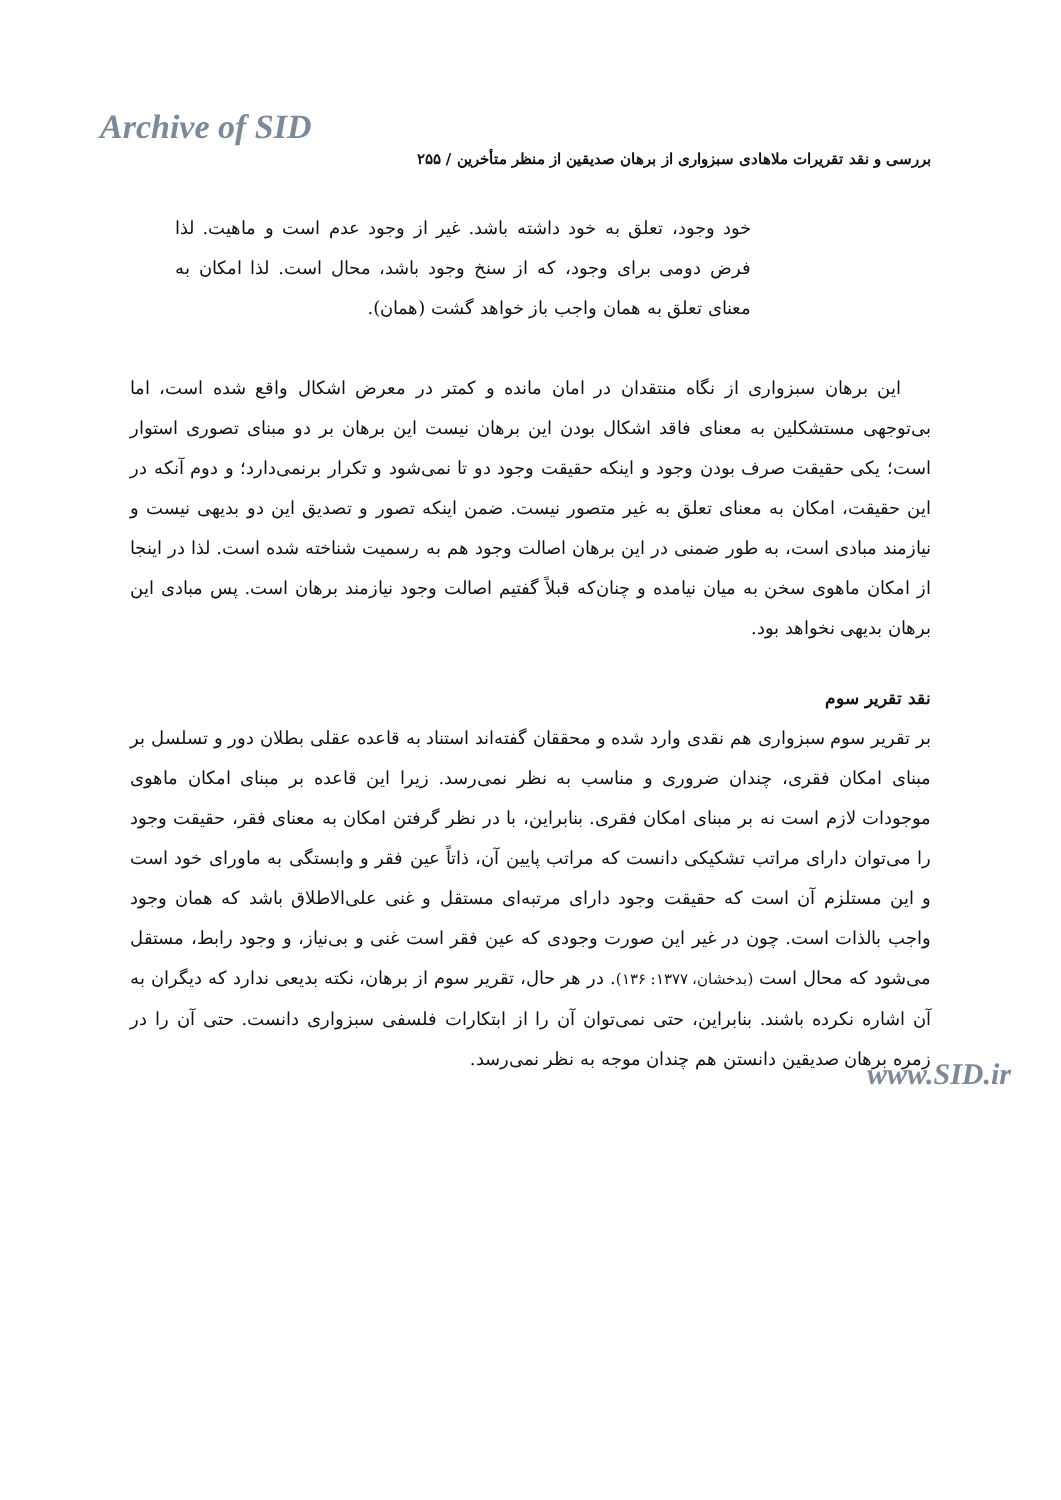Archive of SID
بررسی و نقد تقریرات ملاهادی سبزواری از برهان صدیقین از منظر متأخرین / ۲۵۵
خود وجود، تعلق به خود داشته باشد. غیر از وجود عدم است و ماهیت. لذا فرض دومی برای وجود، که از سنخ وجود باشد، محال است. لذا امکان به معنای تعلق به همان واجب باز خواهد گشت (همان).
این برهان سبزواری از نگاه منتقدان در امان مانده و کمتر در معرض اشکال واقع شده است، اما بی‌توجهی مستشکلین به معنای فاقد اشکال بودن این برهان نیست این برهان بر دو مبنای تصوری استوار است؛ یکی حقیقت صرف بودن وجود و اینکه حقیقت وجود دو تا نمی‌شود و تکرار برنمی‌دارد؛ و دوم آنکه در این حقیقت، امکان به معنای تعلق به غیر متصور نیست. ضمن اینکه تصور و تصدیق این دو بدیهی نیست و نیازمند مبادی است، به طور ضمنی در این برهان اصالت وجود هم به رسمیت شناخته شده است. لذا در اینجا از امکان ماهوی سخن به میان نیامده و چنان‌که قبلاً گفتیم اصالت وجود نیازمند برهان است. پس مبادی این برهان بدیهی نخواهد بود.
نقد تقریر سوم
بر تقریر سوم سبزواری هم نقدی وارد شده و محققان گفته‌اند استناد به قاعده عقلی بطلان دور و تسلسل بر مبنای امکان فقری، چندان ضروری و مناسب به نظر نمی‌رسد. زیرا این قاعده بر مبنای امکان ماهوی موجودات لازم است نه بر مبنای امکان فقری. بنابراین، با در نظر گرفتن امکان به معنای فقر، حقیقت وجود را می‌توان دارای مراتب تشکیکی دانست که مراتب پایین آن، ذاتاً عین فقر و وابستگی به ماورای خود است و این مستلزم آن است که حقیقت وجود دارای مرتبه‌ای مستقل و غنی علی‌الاطلاق باشد که همان وجود واجب بالذات است. چون در غیر این صورت وجودی که عین فقر است غنی و بی‌نیاز، و وجود رابط، مستقل می‌شود که محال است (بدخشان، ۱۳۷۷: ۱۳۶). در هر حال، تقریر سوم از برهان، نکته بدیعی ندارد که دیگران به آن اشاره نکرده باشند. بنابراین، حتی نمی‌توان آن را از ابتکارات فلسفی سبزواری دانست. حتی آن را در زمره برهان صدیقین دانستن هم چندان موجه به نظر نمی‌رسد.
www.SID.ir